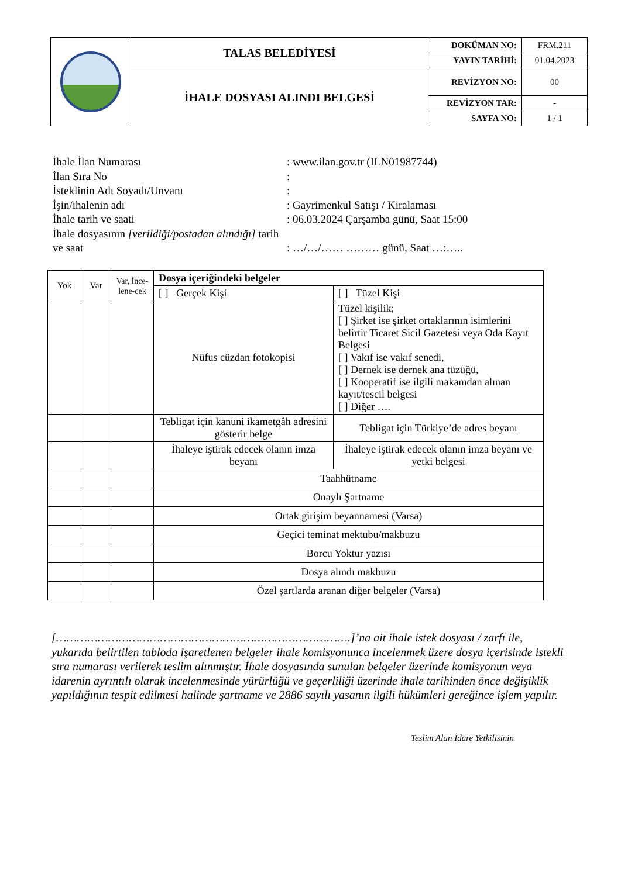| | TALAS BELEDİYESİ | DOKÜMAN NO: | FRM.211 |
| | | YAYIN TARİHİ: | 01.04.2023 |
| | İHALE DOSYASI ALINDI BELGESİ | REVİZYON NO: | 00 |
| | | REVİZYON TAR: | - |
| | | SAYFA NO: | 1 / 1 |
İhale İlan Numarası : www.ilan.gov.tr (ILN01987744)
İlan Sıra No :
İsteklinin Adı Soyadı/Unvanı :
İşin/ihalenin adı : Gayrimenkul Satışı / Kiralaması
İhale tarih ve saati : 06.03.2024 Çarşamba günü, Saat 15:00
İhale dosyasının [verildiği/postadan alındığı] tarih ve saat
: …/…/…… ……… günü, Saat …:…..
| Yok | Var | Var, İnce-lene-cek | Dosya içeriğindeki belgeler | |
| --- | --- | --- | --- | --- |
| | | | [ ] Gerçek Kişi | [ ] Tüzel Kişi |
| | | | Nüfus cüzdan fotokopisi | Tüzel kişilik; [ ] Şirket ise şirket ortaklarının isimlerini belirtir Ticaret Sicil Gazetesi veya Oda Kayıt Belgesi [ ] Vakıf ise vakıf senedi, [ ] Dernek ise dernek ana tüzüğü, [ ] Kooperatif ise ilgili makamdan alınan kayıt/tescil belgesi [ ] Diğer …. |
| | | | Tebligat için kanuni ikametgâh adresini gösterir belge | Tebligat için Türkiye’de adres beyanı |
| | | | İhaleye iştirak edecek olanın imza beyanı | İhaleye iştirak edecek olanın imza beyanı ve yetki belgesi |
| | | | Taahhütname | |
| | | | Onaylı Şartname | |
| | | | Ortak girişim beyannamesi (Varsa) | |
| | | | Geçici teminat mektubu/makbuzu | |
| | | | Borcu Yoktur yazısı | |
| | | | Dosya alındı makbuzu | |
| | | | Özel şartlarda aranan diğer belgeler (Varsa) | |
[………………………………………………………………………….]’na ait ihale istek dosyası / zarfı ile, yukarıda belirtilen tabloda işaretlenen belgeler ihale komisyonunca incelenmek üzere dosya içerisinde istekli sıra numarası verilerek teslim alınmıştır. İhale dosyasında sunulan belgeler üzerinde komisyonun veya idarenin ayrıntılı olarak incelenmesinde yürürlüğü ve geçerliliği üzerinde ihale tarihinden önce değişiklik yapıldığının tespit edilmesi halinde şartname ve 2886 sayılı yasanın ilgili hükümleri gereğince işlem yapılır.
Teslim Alan İdare Yetkilisinin